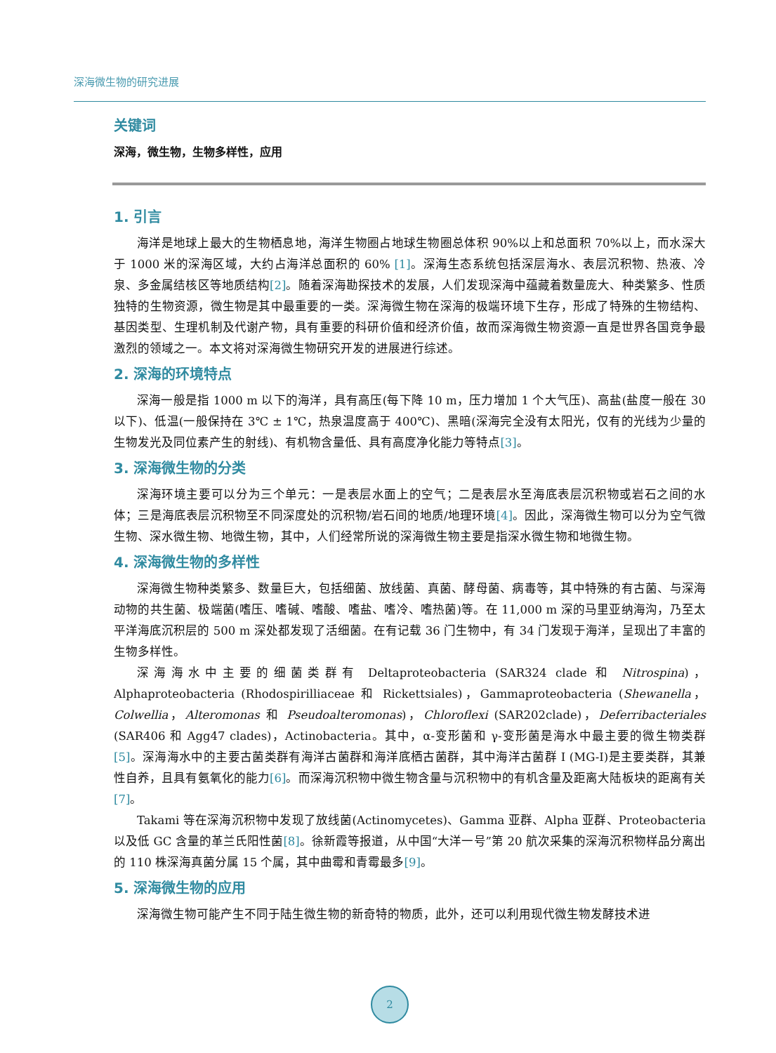深海微生物的研究进展
关键词
深海，微生物，生物多样性，应用
1. 引言
海洋是地球上最大的生物栖息地，海洋生物圈占地球生物圈总体积 90%以上和总面积 70%以上，而水深大于 1000 米的深海区域，大约占海洋总面积的 60% [1]。深海生态系统包括深层海水、表层沉积物、热液、冷泉、多金属结核区等地质结构[2]。随着深海勘探技术的发展，人们发现深海中蕴藏着数量庞大、种类繁多、性质独特的生物资源，微生物是其中最重要的一类。深海微生物在深海的极端环境下生存，形成了特殊的生物结构、基因类型、生理机制及代谢产物，具有重要的科研价值和经济价值，故而深海微生物资源一直是世界各国竞争最激烈的领域之一。本文将对深海微生物研究开发的进展进行综述。
2. 深海的环境特点
深海一般是指 1000 m 以下的海洋，具有高压(每下降 10 m，压力增加 1 个大气压)、高盐(盐度一般在 30 以下)、低温(一般保持在 3℃ ± 1℃，热泉温度高于 400℃)、黑暗(深海完全没有太阳光，仅有的光线为少量的生物发光及同位素产生的射线)、有机物含量低、具有高度净化能力等特点[3]。
3. 深海微生物的分类
深海环境主要可以分为三个单元：一是表层水面上的空气；二是表层水至海底表层沉积物或岩石之间的水体；三是海底表层沉积物至不同深度处的沉积物/岩石间的地质/地理环境[4]。因此，深海微生物可以分为空气微生物、深水微生物、地微生物，其中，人们经常所说的深海微生物主要是指深水微生物和地微生物。
4. 深海微生物的多样性
深海微生物种类繁多、数量巨大，包括细菌、放线菌、真菌、酵母菌、病毒等，其中特殊的有古菌、与深海动物的共生菌、极端菌(嗜压、嗜碱、嗜酸、嗜盐、嗜冷、嗜热菌)等。在 11,000 m 深的马里亚纳海沟，乃至太平洋海底沉积层的 500 m 深处都发现了活细菌。在有记载 36 门生物中，有 34 门发现于海洋，呈现出了丰富的生物多样性。
深海海水中主要的细菌类群有 Deltaproteobacteria (SAR324 clade 和 Nitrospina)，Alphaproteobacteria (Rhodospirilliaceae 和 Rickettsiales)，Gammaproteobacteria (Shewanella，Colwellia，Alteromonas 和 Pseudoalteromonas)，Chloroflexi (SAR202clade)，Deferribacteriales (SAR406 和 Agg47 clades)，Actinobacteria。其中，α-变形菌和 γ-变形菌是海水中最主要的微生物类群[5]。深海海水中的主要古菌类群有海洋古菌群和海洋底栖古菌群，其中海洋古菌群 I (MG-I)是主要类群，其兼性自养，且具有氨氧化的能力[6]。而深海沉积物中微生物含量与沉积物中的有机含量及距离大陆板块的距离有关[7]。
Takami 等在深海沉积物中发现了放线菌(Actinomycetes)、Gamma 亚群、Alpha 亚群、Proteobacteria 以及低 GC 含量的革兰氏阳性菌[8]。徐新霞等报道，从中国“大洋一号”第 20 航次采集的深海沉积物样品分离出的 110 株深海真菌分属 15 个属，其中曲霉和青霉最多[9]。
5. 深海微生物的应用
深海微生物可能产生不同于陆生微生物的新奇特的物质，此外，还可以利用现代微生物发酵技术进
2